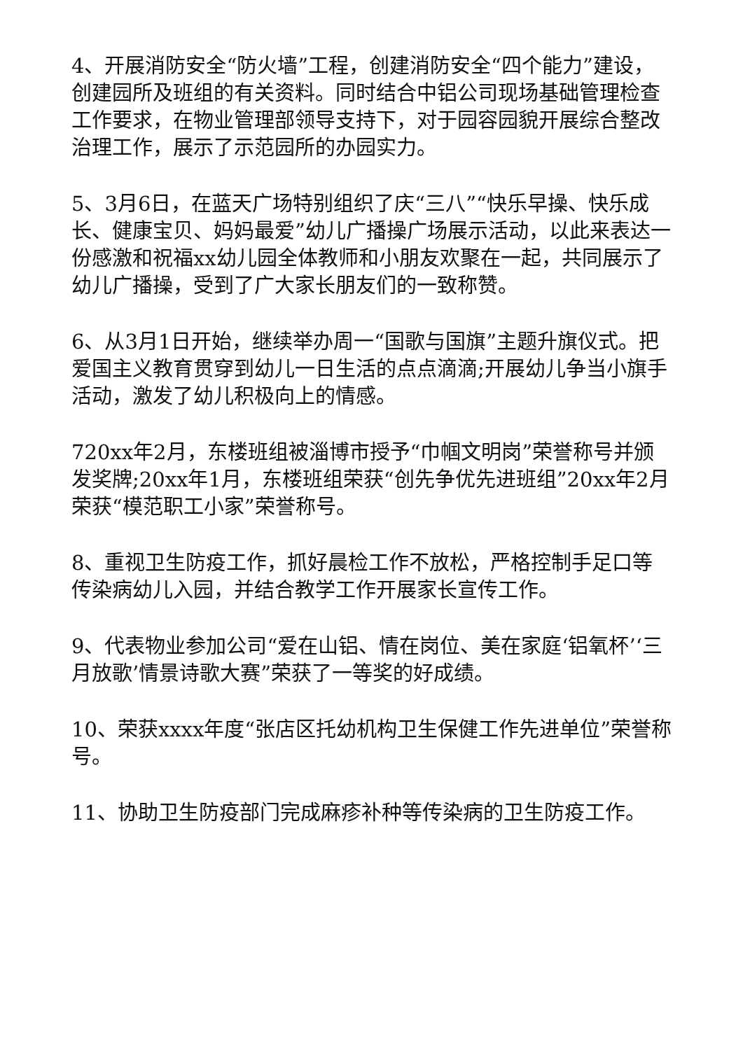4、开展消防安全“防火墙”工程，创建消防安全“四个能力”建设，创建园所及班组的有关资料。同时结合中铝公司现场基础管理检查工作要求，在物业管理部领导支持下，对于园容园貌开展综合整改治理工作，展示了示范园所的办园实力。
5、3月6日，在蓝天广场特别组织了庆“三八”“快乐早操、快乐成长、健康宝贝、妈妈最爱”幼儿广播操广场展示活动，以此来表达一份感激和祝福xx幼儿园全体教师和小朋友欢聚在一起，共同展示了幼儿广播操，受到了广大家长朋友们的一致称赞。
6、从3月1日开始，继续举办周一“国歌与国旗”主题升旗仪式。把爱国主义教育贯穿到幼儿一日生活的点点滴滴;开展幼儿争当小旗手活动，激发了幼儿积极向上的情感。
720xx年2月，东楼班组被淄博市授予“巾帼文明岗”荣誉称号并颁发奖牌;20xx年1月，东楼班组荣获“创先争优先进班组”20xx年2月荣获“模范职工小家”荣誉称号。
8、重视卫生防疫工作，抓好晨检工作不放松，严格控制手足口等传染病幼儿入园，并结合教学工作开展家长宣传工作。
9、代表物业参加公司“爱在山铝、情在岗位、美在家庭‘铝氧杯’‘三月放歌’情景诗歌大赛”荣获了一等奖的好成绩。
10、荣获xxxx年度“张店区托幼机构卫生保健工作先进单位”荣誉称号。
11、协助卫生防疫部门完成麻疹补种等传染病的卫生防疫工作。